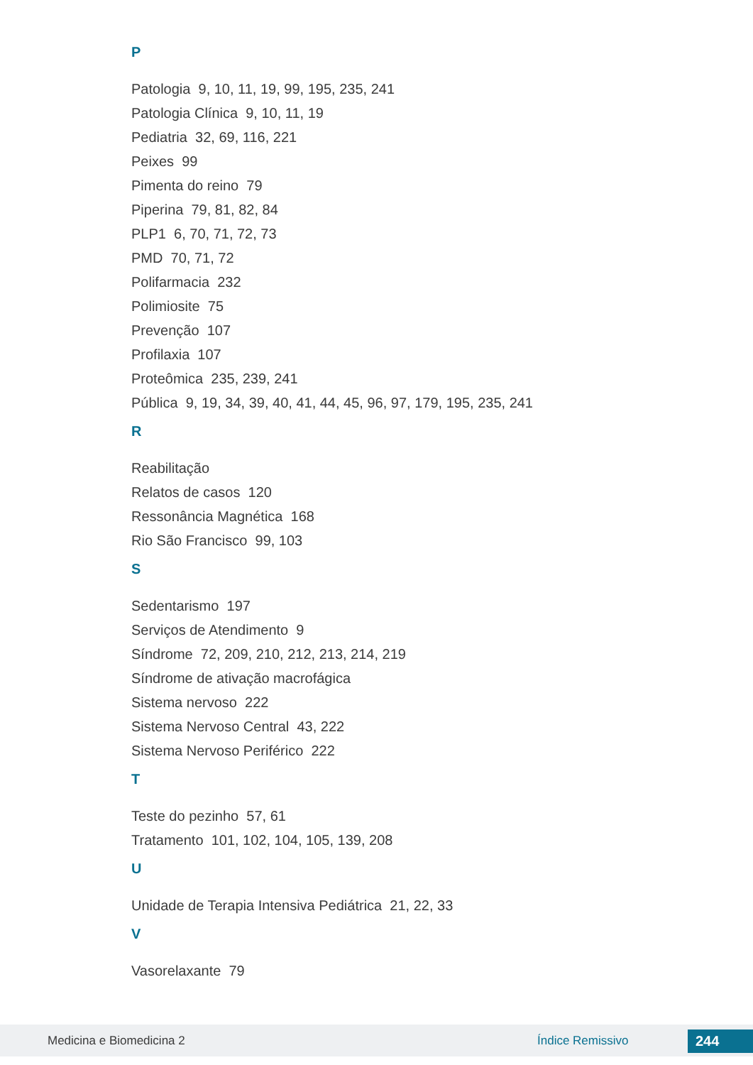P
Patologia 9, 10, 11, 19, 99, 195, 235, 241
Patologia Clínica 9, 10, 11, 19
Pediatria 32, 69, 116, 221
Peixes 99
Pimenta do reino 79
Piperina 79, 81, 82, 84
PLP1 6, 70, 71, 72, 73
PMD 70, 71, 72
Polifarmacia 232
Polimiosite 75
Prevenção 107
Profilaxia 107
Proteômica 235, 239, 241
Pública 9, 19, 34, 39, 40, 41, 44, 45, 96, 97, 179, 195, 235, 241
R
Reabilitação
Relatos de casos 120
Ressonância Magnética 168
Rio São Francisco 99, 103
S
Sedentarismo 197
Serviços de Atendimento 9
Síndrome 72, 209, 210, 212, 213, 214, 219
Síndrome de ativação macrofágica
Sistema nervoso 222
Sistema Nervoso Central 43, 222
Sistema Nervoso Periférico 222
T
Teste do pezinho 57, 61
Tratamento 101, 102, 104, 105, 139, 208
U
Unidade de Terapia Intensiva Pediátrica 21, 22, 33
V
Vasorelaxante 79
Medicina e Biomedicina 2 Índice Remissivo 244